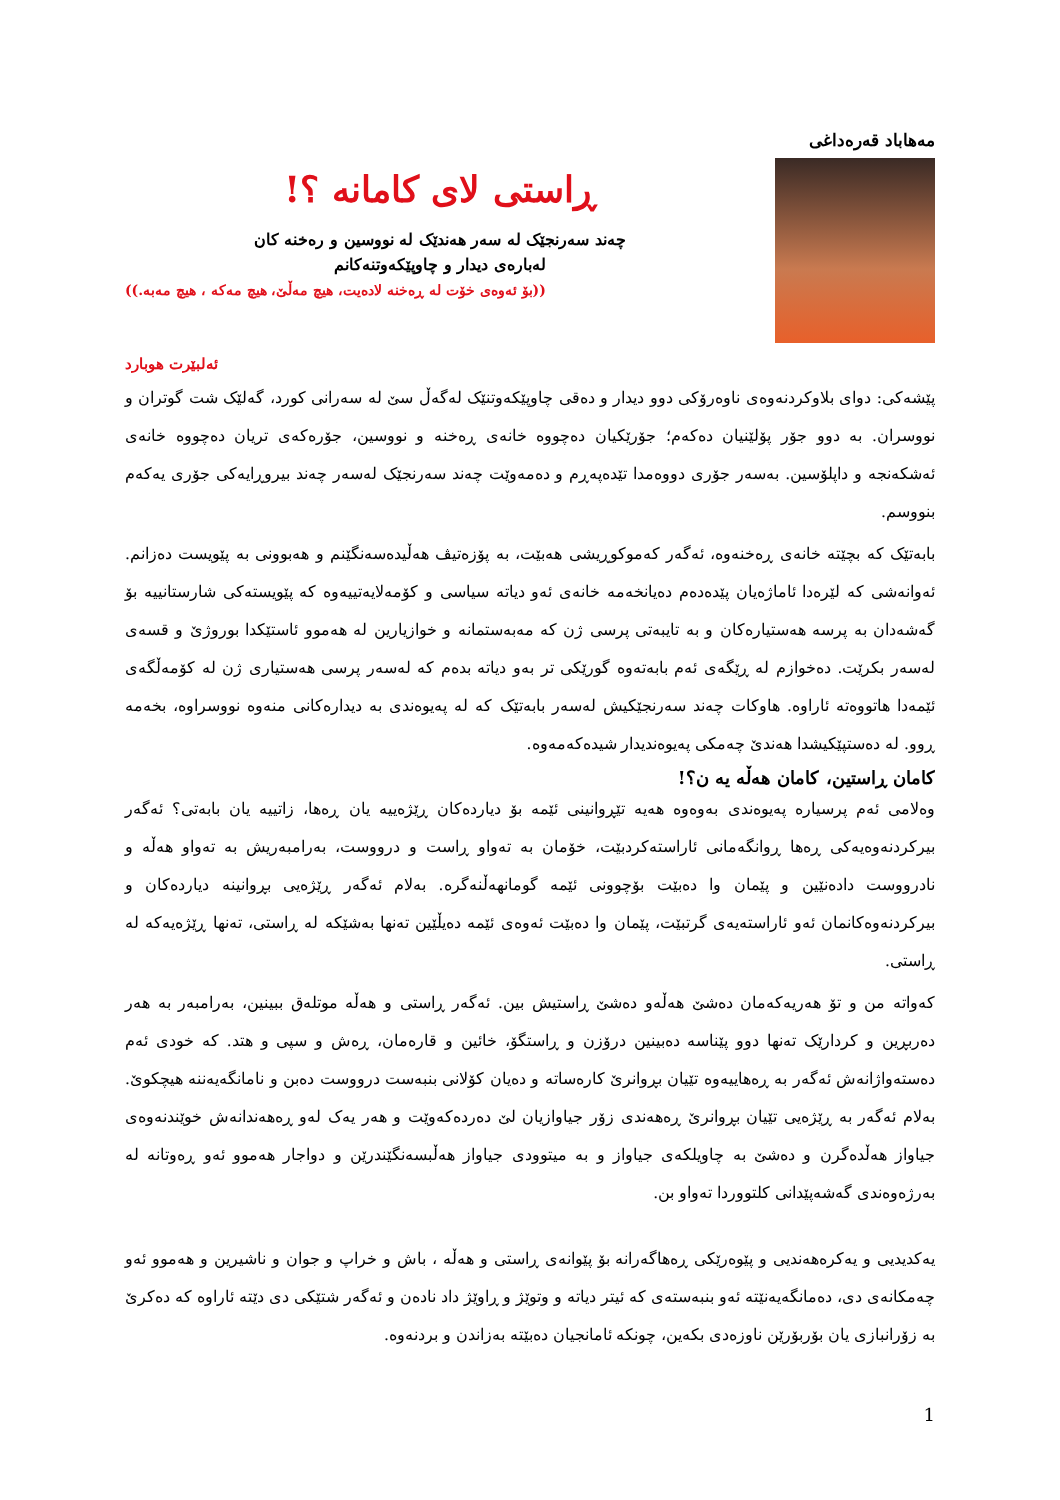مه‌هاباد قه‌ره‌داغی
ڕاستی لای کامانه‌ ؟!
چه‌ند سه‌رنجێک له‌ سه‌ر هه‌ندێک له‌ نووسین و ره‌خنه‌ کان
له‌باره‌ی دیدار و چاوپێکه‌وتنه‌کانم
((بۆ ئه‌وه‌ی خۆت له‌ ڕه‌خنه‌ لاده‌یت، هیچ مه‌ڵێ، هیچ مه‌که‌ ، هیچ مه‌به‌.))
ئه‌لبێرت هوبارد
پێشه‌کی: دوای بلاوکردنه‌وه‌ی ناوه‌رۆکی دوو دیدار و ده‌قی چاوپێکه‌وتنێک له‌گه‌ڵ سێ له‌ سه‌رانی کورد، گه‌لێک شت گوتران و نووسران. به‌ دوو جۆر پۆلێنیان ده‌که‌م؛ جۆرێکیان ده‌چووه‌ خانه‌ی ڕه‌خنه‌ و نووسین، جۆره‌که‌ی تریان ده‌چووه‌ خانه‌ی ئه‌شکه‌نجه‌ و داپلۆسین. به‌سه‌ر جۆری دووه‌مدا تێده‌په‌ڕم و ده‌مه‌وێت چه‌ند سه‌رنجێک له‌سه‌ر چه‌ند بیروڕایه‌کی جۆری یه‌که‌م بنووسم.
بابه‌تێک که‌ بچێته‌ خانه‌ی ڕه‌خنه‌وه‌، ئه‌گه‌ر که‌موکوڕیشی هه‌بێت، به‌ پۆزه‌تیڤ هه‌ڵیده‌سه‌نگێنم و هه‌بوونی به‌ پێویست ده‌زانم. ئه‌وانه‌شی که‌ لێره‌دا ئاماژه‌یان پێده‌ده‌م ده‌یانخه‌مه‌ خانه‌ی ئه‌و دیاته‌ سیاسی و کۆمه‌لایه‌تییه‌وه‌ که‌ پێویسته‌کی شارستانییه‌ بۆ گه‌شه‌دان به‌ پرسه‌ هه‌ستیاره‌کان و به‌ تایبه‌تی پرسی ژن که‌ مه‌به‌ستمانه‌ و خوازیارین له‌ هه‌موو ئاستێکدا بوروژێ و قسه‌ی له‌سه‌ر بکرێت. ده‌خوازم له‌ ڕێگه‌ی ئه‌م بابه‌ته‌وه‌ گورێکی تر به‌و دیاته‌ بده‌م که‌ له‌سه‌ر پرسی هه‌ستیاری ژن له‌ کۆمه‌ڵگه‌ی ئێمه‌دا هاتووه‌ته‌ ئاراوه‌. هاوکات چه‌ند سه‌رنجێکیش له‌سه‌ر بابه‌تێک که‌ له‌ په‌یوه‌ندی به‌ دیداره‌کانی منه‌وه‌ نووسراوه‌، بخه‌مه‌ ڕوو. له‌ ده‌ستپێکیشدا هه‌ندێ چه‌مکی په‌یوه‌ندیدار شیده‌که‌مه‌وه‌.
کامان ڕاستین، کامان هه‌ڵه‌ یه‌ ن؟!
وه‌لامی ئه‌م پرسیاره‌ په‌یوه‌ندی به‌وه‌وه‌ هه‌یه‌ تێڕوانینی ئێمه‌ بۆ دیارده‌کان ڕێژه‌ییه‌ یان ڕه‌ها، زاتییه‌ یان بابه‌تی؟ ئه‌گه‌ر بیرکردنه‌وه‌یه‌کی ڕه‌ها ڕوانگه‌مانی ئاراسته‌کردبێت، خۆمان به‌ ته‌واو ڕاست و درووست، به‌رامبه‌ریش به‌ ته‌واو هه‌ڵه‌ و نادرووست داده‌نێین و پێمان وا ده‌بێت بۆچوونی ئێمه‌ گومانهه‌ڵنه‌گره‌. به‌لام ئه‌گه‌ر ڕێژه‌یی بڕوانینه‌ دیارده‌کان و بیرکردنه‌وه‌کانمان ئه‌و ئاراسته‌یه‌ی گرتبێت، پێمان وا ده‌بێت ئه‌وه‌ی ئێمه‌ ده‌یڵێین ته‌نها به‌شێکه‌ له‌ ڕاستی، ته‌نها ڕێژه‌یه‌که‌ له‌ ڕاستی.
که‌واته‌ من و تۆ هه‌ریه‌که‌مان ده‌شێ هه‌ڵه‌و ده‌شێ ڕاستیش بین. ئه‌گه‌ر ڕاستی و هه‌ڵه‌ موتله‌ق ببینین، به‌رامبه‌ر به‌ هه‌ر ده‌ربڕین و کردارێک ته‌نها دوو پێناسه‌ ده‌بینین درۆزن و ڕاستگۆ، خائین و قاره‌مان، ڕه‌ش و سپی و هتد. که‌ خودی ئه‌م ده‌سته‌واژانه‌ش ئه‌گه‌ر به‌ ڕه‌هاییه‌وه‌ تێیان بڕوانرێ کاره‌ساته‌ و ده‌یان کۆلانی بنبه‌ست درووست ده‌بن و نامانگه‌یه‌ننه‌ هیچکوێ. به‌لام ئه‌گه‌ر به‌ ڕێژه‌یی تێیان بڕوانرێ ڕه‌هه‌ندی زۆر جیاوازیان لێ ده‌رده‌که‌وێت و هه‌ر یه‌ک له‌و ڕه‌هه‌ندانه‌ش خوێندنه‌وه‌ی جیاواز هه‌ڵده‌گرن و ده‌شێ به‌ چاویلکه‌ی جیاواز و به‌ میتوودی جیاواز هه‌ڵبسه‌نگێندرێن و دواجار هه‌موو ئه‌و ڕه‌وتانه‌ له‌ به‌رژه‌وه‌ندی گه‌شه‌پێدانی کلتووردا ته‌واو بن.
یه‌کدیدیی و یه‌کره‌هه‌ندیی و پێوه‌رێکی ڕه‌هاگه‌رانه‌ بۆ پێوانه‌ی ڕاستی و هه‌ڵه‌ ، باش و خراپ و جوان و ناشیرین و هه‌موو ئه‌و چه‌مکانه‌ی دی، ده‌مانگه‌یه‌نێته‌ ئه‌و بنبه‌سته‌ی که‌ ئیتر دیاته‌ و وتوێژ و ڕاوێژ داد ناده‌ن و ئه‌گه‌ر شتێکی دی دێته‌ ئاراوه‌ که‌ ده‌کرێ به‌ زۆرانبازی یان بۆربۆرێن ناوزه‌دی بکه‌ین، چونکه‌ ئامانجیان ده‌بێته‌ به‌زاندن و بردنه‌وه‌.
1